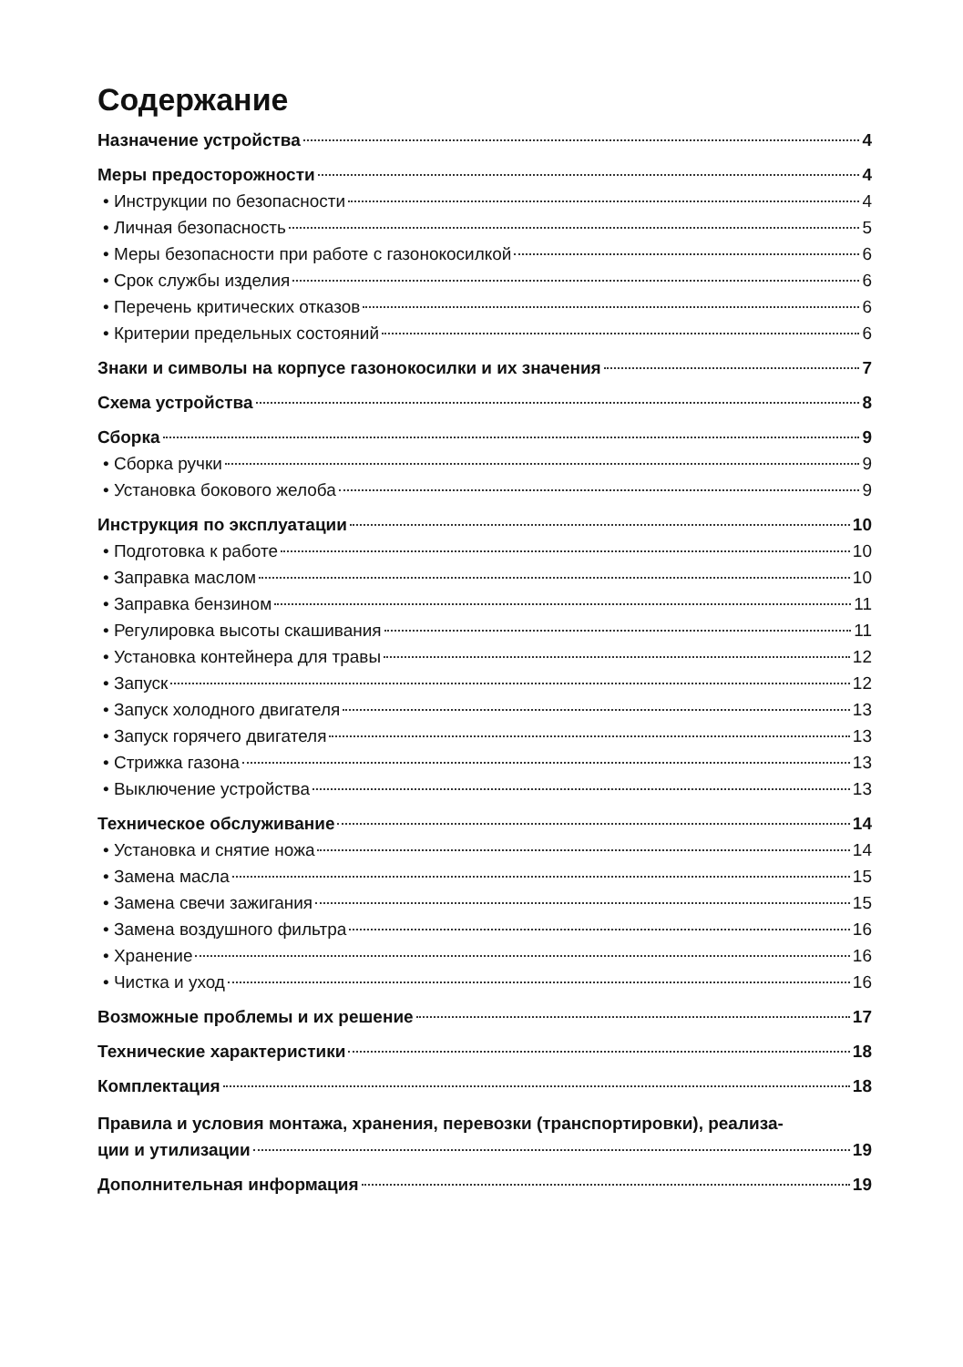Содержание
Назначение устройства 4
Меры предосторожности 4
• Инструкции по безопасности 4
• Личная безопасность 5
• Меры безопасности при работе с газонокосилкой 6
• Срок службы изделия 6
• Перечень критических отказов 6
• Критерии предельных состояний 6
Знаки и символы на корпусе газонокосилки и их значения 7
Схема устройства 8
Сборка 9
• Сборка ручки 9
• Установка бокового желоба 9
Инструкция по эксплуатации 10
• Подготовка к работе 10
• Заправка маслом 10
• Заправка бензином 11
• Регулировка высоты скашивания 11
• Установка контейнера для травы 12
• Запуск 12
• Запуск холодного двигателя 13
• Запуск горячего двигателя 13
• Стрижка газона 13
• Выключение устройства 13
Техническое обслуживание 14
• Установка и снятие ножа 14
• Замена масла 15
• Замена свечи зажигания 15
• Замена воздушного фильтра 16
• Хранение 16
• Чистка и уход 16
Возможные проблемы и их решение 17
Технические характеристики 18
Комплектация 18
Правила и условия монтажа, хранения, перевозки (транспортировки), реализа-
ции и утилизации 19
Дополнительная информация 19